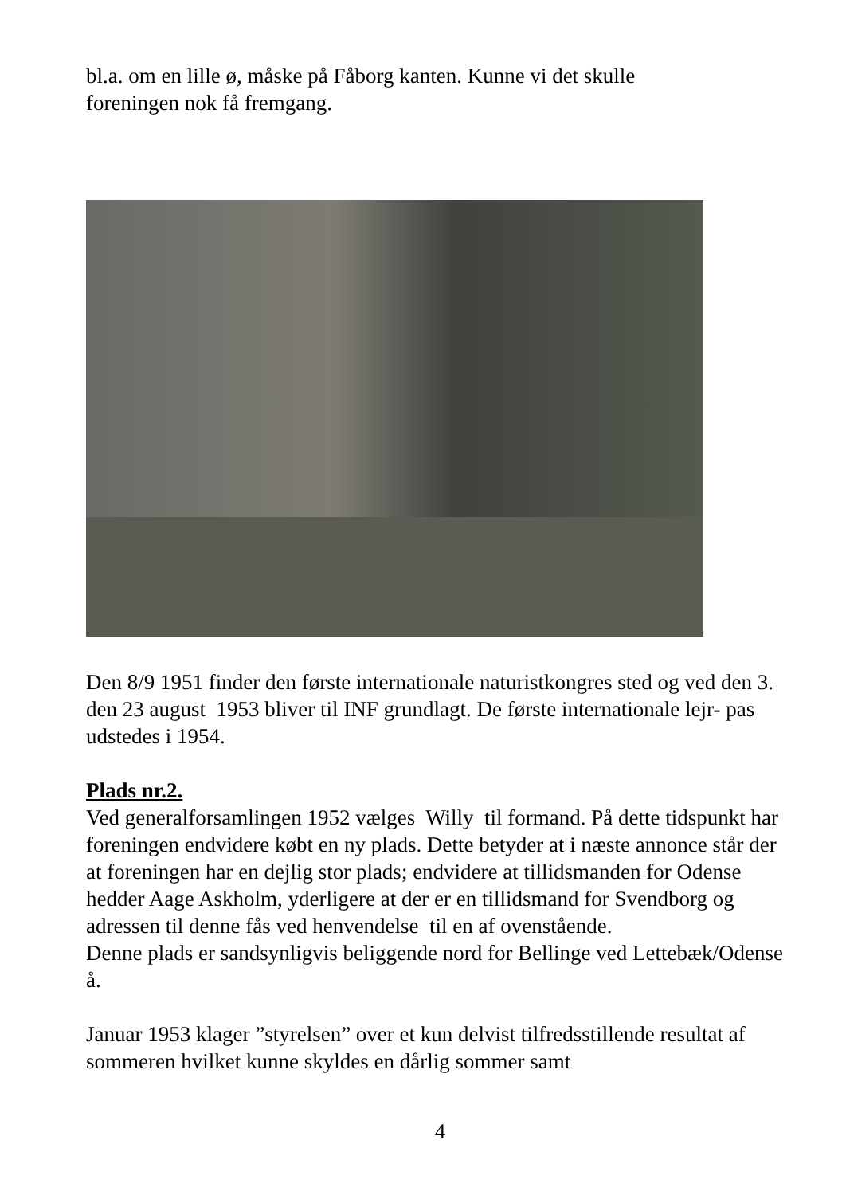bl.a. om en lille ø, måske på Fåborg kanten. Kunne vi det skulle
foreningen nok få fremgang.
Den 8/9 1951 finder den første internationale naturistkongres sted og ved den 3. den 23 august 1953 bliver til INF grundlagt. De første internationale lejr- pas udstedes i 1954.
Plads nr.2.
Ved generalforsamlingen 1952 vælges Willy til formand. På dette tidspunkt har foreningen endvidere købt en ny plads. Dette betyder at i næste annonce står der at foreningen har en dejlig stor plads; endvidere at tillidsmanden for Odense hedder Aage Askholm, yderligere at der er en tillidsmand for Svendborg og adressen til denne fås ved henvendelse til en af ovenstående.
Denne plads er sandsynligvis beliggende nord for Bellinge ved Lettebæk/Odense å.
Januar 1953 klager ”styrelsen” over et kun delvist tilfredsstillende resultat af sommeren hvilket kunne skyldes en dårlig sommer samt
4